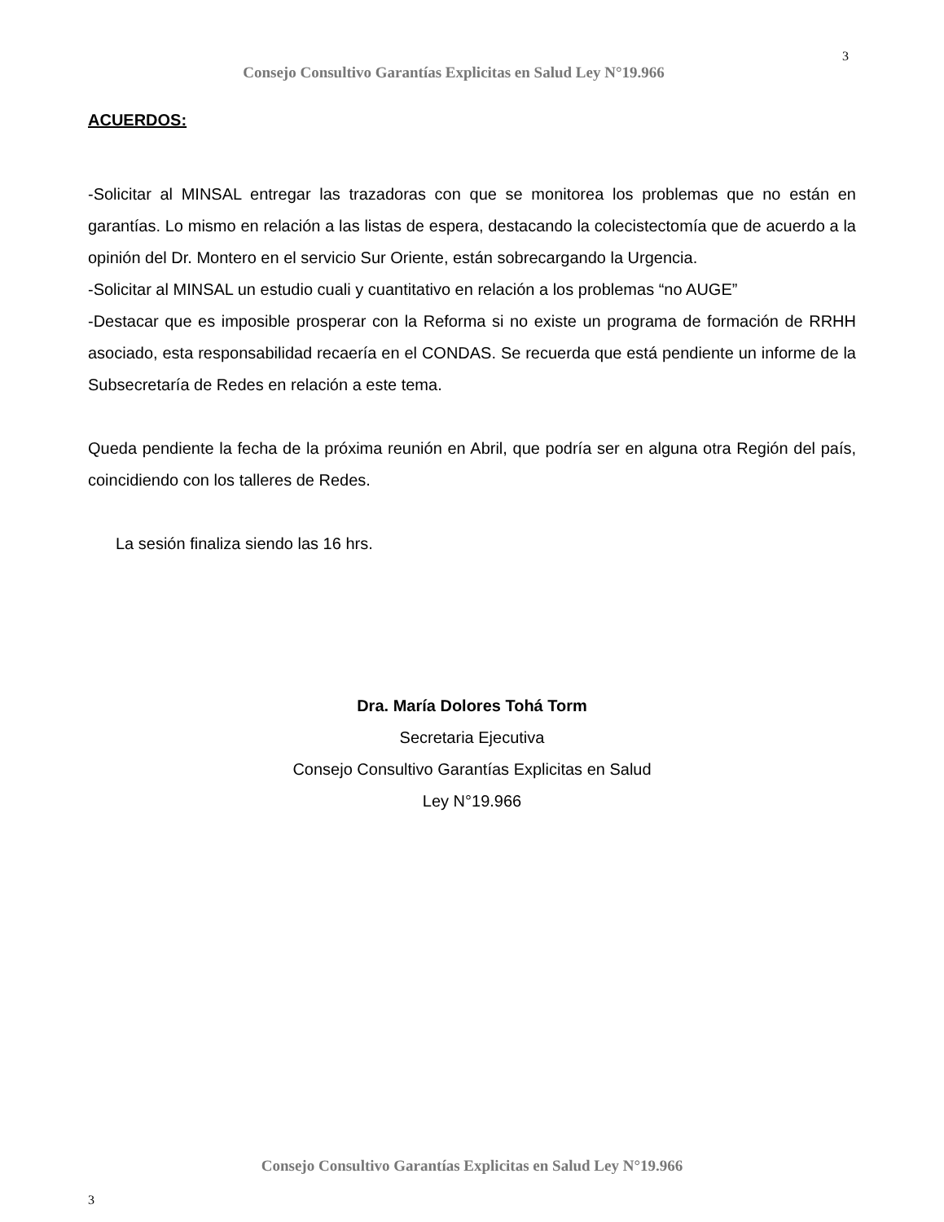Consejo Consultivo Garantías Explicitas en Salud Ley N°19.966
3
ACUERDOS:
-Solicitar al MINSAL entregar las trazadoras con que se monitorea los problemas que no están en garantías. Lo mismo en relación a las listas de espera, destacando la colecistectomía que de acuerdo a la opinión del Dr. Montero en el servicio Sur Oriente, están sobrecargando la Urgencia.
-Solicitar al MINSAL un estudio cuali y cuantitativo en relación a los problemas “no AUGE”
-Destacar que es imposible prosperar con la Reforma si no existe un programa de formación de RRHH asociado, esta responsabilidad recaería en el CONDAS. Se recuerda que está pendiente un informe de la Subsecretaría de Redes en relación a este tema.
Queda pendiente la fecha de la próxima reunión en Abril, que podría ser en alguna otra Región del país, coincidiendo con los talleres de Redes.
La sesión finaliza siendo las 16 hrs.
Dra. María Dolores Tohá Torm
Secretaria Ejecutiva
Consejo Consultivo Garantías Explicitas en Salud
Ley N°19.966
Consejo Consultivo Garantías Explicitas en Salud Ley N°19.966
3